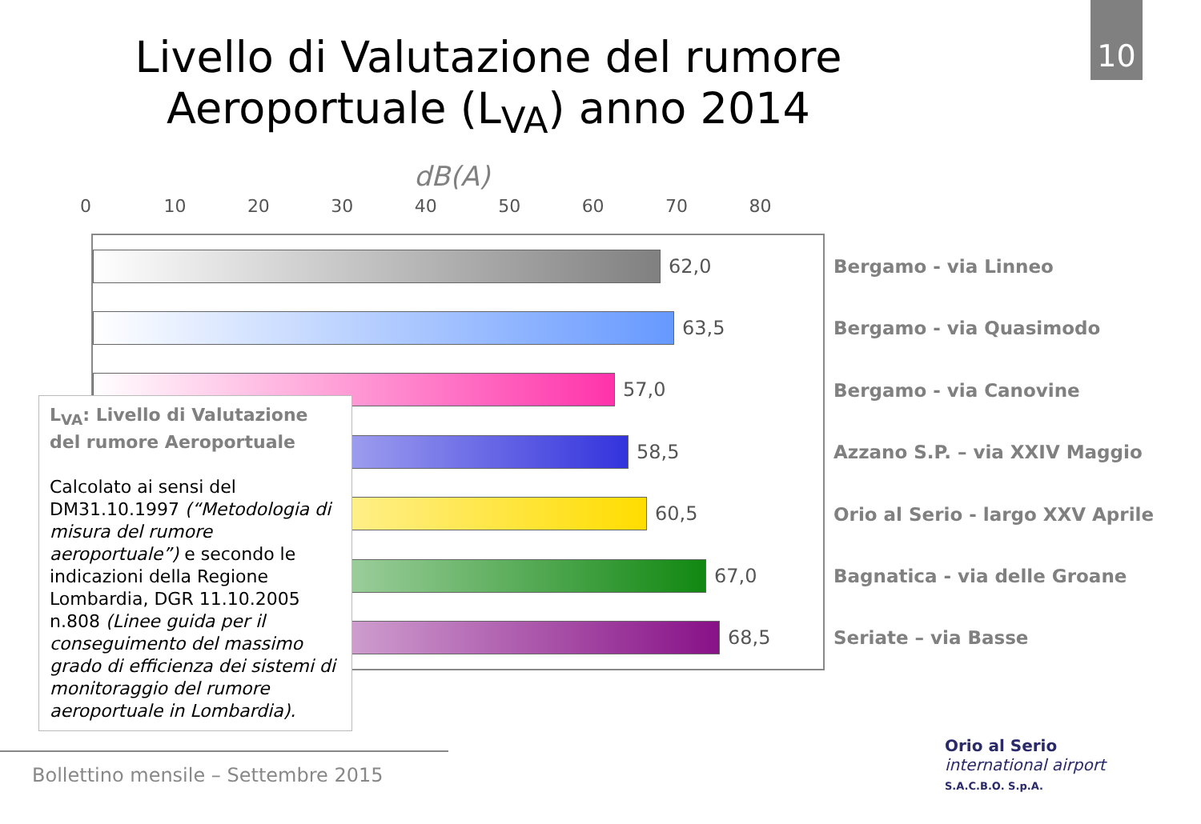10
Livello di Valutazione del rumore
Aeroportuale (L<sub>VA</sub>) anno 2014
dB(A)
0 10 20 30 40 50 60 70 80
62,0
63,5
57,0
58,5
60,5
67,0
68,5
Bergamo - via Linneo
Bergamo - via Quasimodo
Bergamo - via Canovine
Azzano S.P. – via XXIV Maggio
Orio al Serio - largo XXV Aprile
Bagnatica - via delle Groane
Seriate – via Basse
L<sub>VA</sub>: Livello di Valutazione del rumore Aeroportuale
Calcolato ai sensi del DM31.10.1997 (“Metodologia di misura del rumore aeroportuale”) e secondo le indicazioni della Regione Lombardia, DGR 11.10.2005 n.808 (Linee guida per il conseguimento del massimo grado di efficienza dei sistemi di monitoraggio del rumore aeroportuale in Lombardia).
Bollettino mensile – Settembre 2015
Orio al Serio
international airport
S.A.C.B.O. S.p.A.